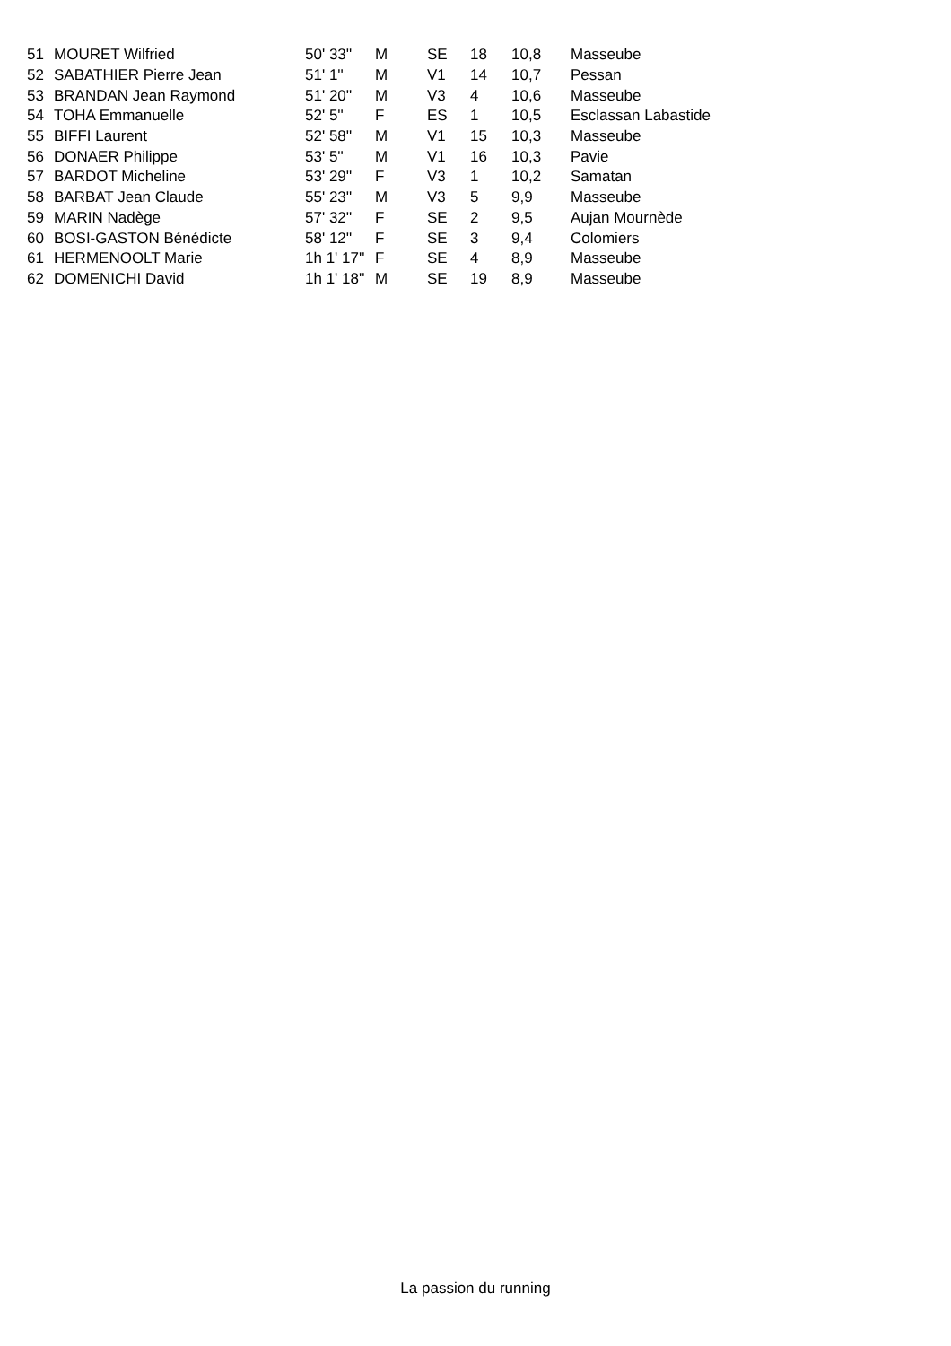| 51 | MOURET Wilfried | 50' 33'' | M | SE | 18 | 10,8 | Masseube |
| 52 | SABATHIER Pierre Jean | 51' 1'' | M | V1 | 14 | 10,7 | Pessan |
| 53 | BRANDAN Jean Raymond | 51' 20'' | M | V3 | 4 | 10,6 | Masseube |
| 54 | TOHA Emmanuelle | 52' 5'' | F | ES | 1 | 10,5 | Esclassan Labastide |
| 55 | BIFFI Laurent | 52' 58'' | M | V1 | 15 | 10,3 | Masseube |
| 56 | DONAER Philippe | 53' 5'' | M | V1 | 16 | 10,3 | Pavie |
| 57 | BARDOT Micheline | 53' 29'' | F | V3 | 1 | 10,2 | Samatan |
| 58 | BARBAT Jean Claude | 55' 23'' | M | V3 | 5 | 9,9 | Masseube |
| 59 | MARIN Nadège | 57' 32'' | F | SE | 2 | 9,5 | Aujan Mournède |
| 60 | BOSI-GASTON Bénédicte | 58' 12'' | F | SE | 3 | 9,4 | Colomiers |
| 61 | HERMENOOLT Marie | 1h 1' 17'' | F | SE | 4 | 8,9 | Masseube |
| 62 | DOMENICHI David | 1h 1' 18'' | M | SE | 19 | 8,9 | Masseube |
La passion du running